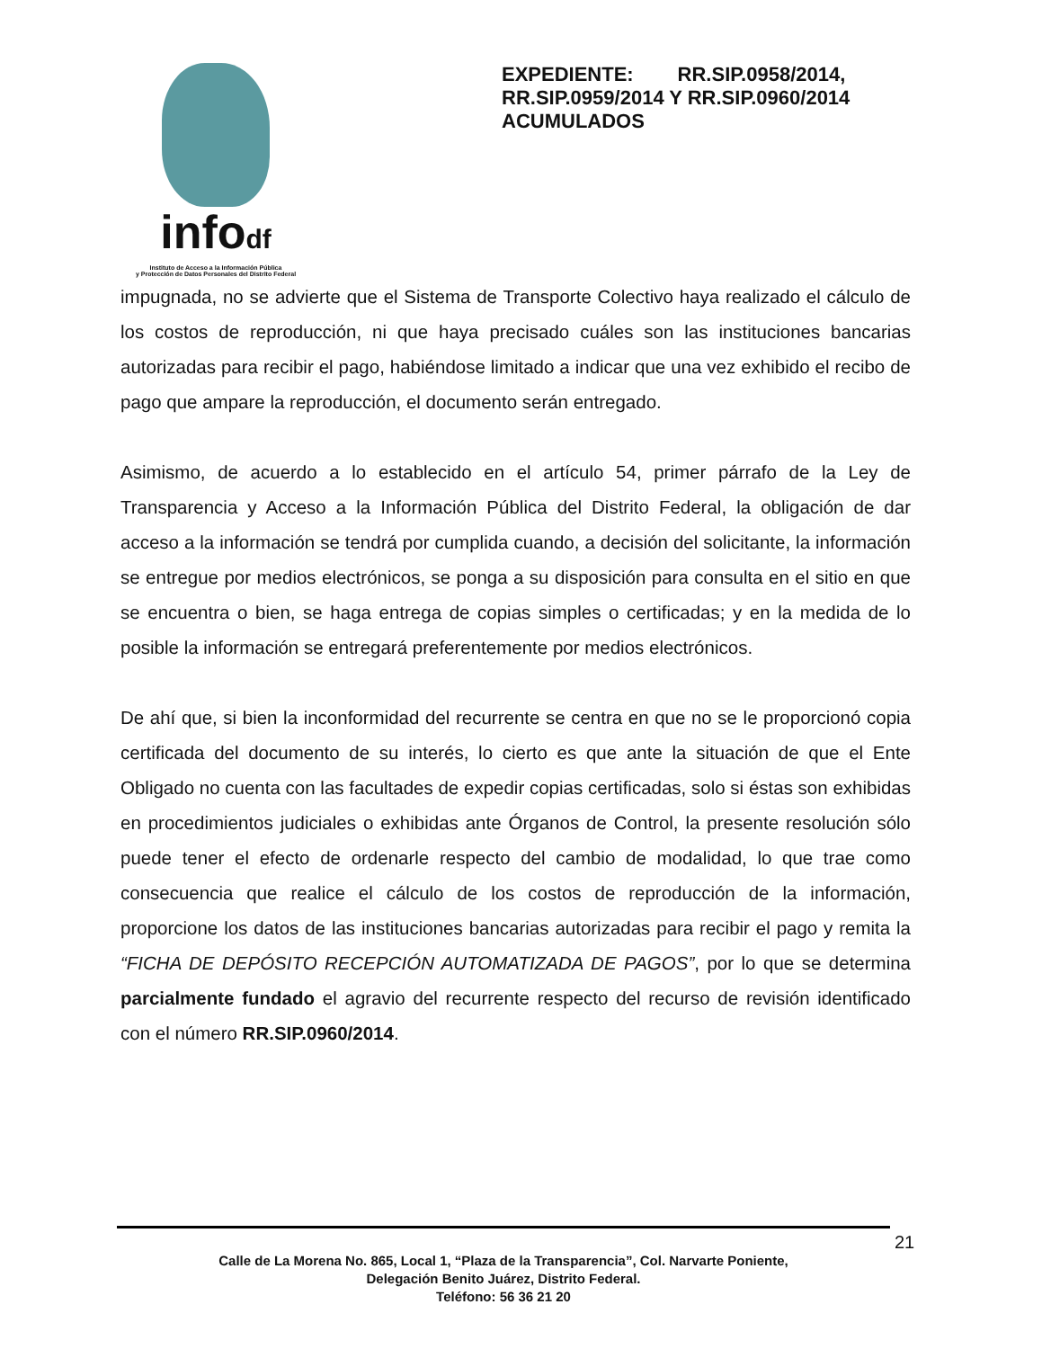infodf
Instituto de Acceso a la Información Pública
y Protección de Datos Personales del Distrito Federal
EXPEDIENTE: RR.SIP.0958/2014, RR.SIP.0959/2014 Y RR.SIP.0960/2014 ACUMULADOS
impugnada, no se advierte que el Sistema de Transporte Colectivo haya realizado el cálculo de los costos de reproducción, ni que haya precisado cuáles son las instituciones bancarias autorizadas para recibir el pago, habiéndose limitado a indicar que una vez exhibido el recibo de pago que ampare la reproducción, el documento serán entregado.
Asimismo, de acuerdo a lo establecido en el artículo 54, primer párrafo de la Ley de Transparencia y Acceso a la Información Pública del Distrito Federal, la obligación de dar acceso a la información se tendrá por cumplida cuando, a decisión del solicitante, la información se entregue por medios electrónicos, se ponga a su disposición para consulta en el sitio en que se encuentra o bien, se haga entrega de copias simples o certificadas; y en la medida de lo posible la información se entregará preferentemente por medios electrónicos.
De ahí que, si bien la inconformidad del recurrente se centra en que no se le proporcionó copia certificada del documento de su interés, lo cierto es que ante la situación de que el Ente Obligado no cuenta con las facultades de expedir copias certificadas, solo si éstas son exhibidas en procedimientos judiciales o exhibidas ante Órganos de Control, la presente resolución sólo puede tener el efecto de ordenarle respecto del cambio de modalidad, lo que trae como consecuencia que realice el cálculo de los costos de reproducción de la información, proporcione los datos de las instituciones bancarias autorizadas para recibir el pago y remita la “FICHA DE DEPÓSITO RECEPCIÓN AUTOMATIZADA DE PAGOS”, por lo que se determina parcialmente fundado el agravio del recurrente respecto del recurso de revisión identificado con el número RR.SIP.0960/2014.
21
Calle de La Morena No. 865, Local 1, “Plaza de la Transparencia”, Col. Narvarte Poniente,
Delegación Benito Juárez, Distrito Federal.
Teléfono: 56 36 21 20